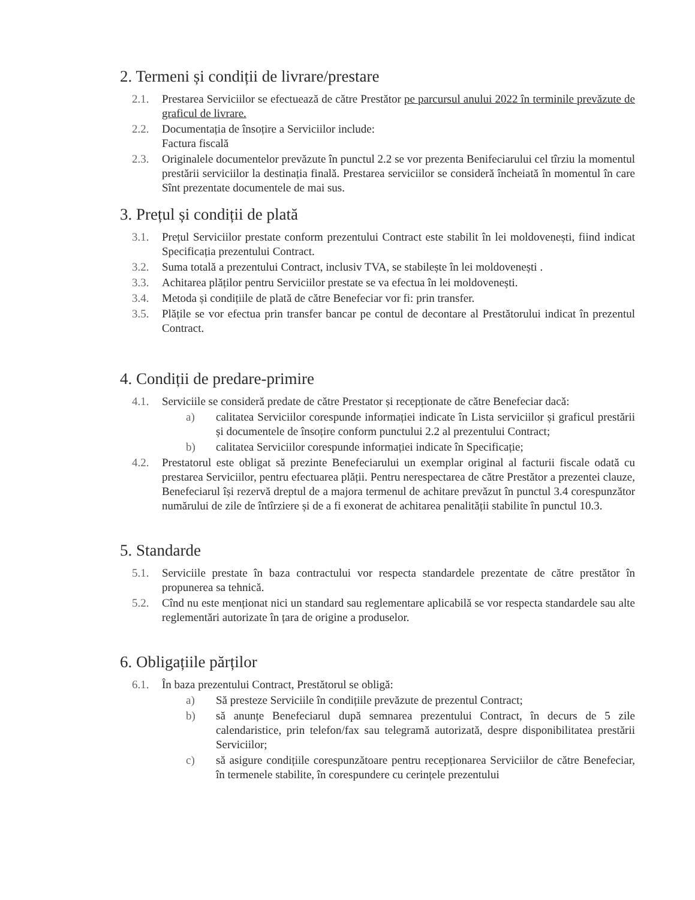2. Termeni și condiții de livrare/prestare
2.1. Prestarea Serviciilor se efectuează de către Prestător pe parcursul anului 2022 în terminile prevăzute de graficul de livrare.
2.2. Documentația de însoțire a Serviciilor include:
Factura fiscală
2.3. Originalele documentelor prevăzute în punctul 2.2 se vor prezenta Benifeciarului cel tîrziu la momentul prestării serviciilor la destinația finală. Prestarea serviciilor se consideră încheiată în momentul în care Sînt prezentate documentele de mai sus.
3. Prețul și condiții de plată
3.1. Prețul Serviciilor prestate conform prezentului Contract este stabilit în lei moldovenești, fiind indicat Specificația prezentului Contract.
3.2. Suma totală a prezentului Contract, inclusiv TVA, se stabilește în lei moldovenești .
3.3. Achitarea plăților pentru Serviciilor prestate se va efectua în lei moldovenești.
3.4. Metoda și condițiile de plată de către Benefeciar vor fi: prin transfer.
3.5. Plățile se vor efectua prin transfer bancar pe contul de decontare al Prestătorului indicat în prezentul Contract.
4. Condiții de predare-primire
4.1. Serviciile se consideră predate de către Prestator și recepționate de către Benefeciar dacă:
a) calitatea Serviciilor corespunde informației indicate în Lista serviciilor și graficul prestării și documentele de însoțire conform punctului 2.2 al prezentului Contract;
b) calitatea Serviciilor corespunde informației indicate în Specificație;
4.2. Prestatorul este obligat să prezinte Benefeciarului un exemplar original al facturii fiscale odată cu prestarea Serviciilor, pentru efectuarea plății. Pentru nerespectarea de către Prestător a prezentei clauze, Benefeciarul își rezervă dreptul de a majora termenul de achitare prevăzut în punctul 3.4 corespunzător numărului de zile de întîrziere și de a fi exonerat de achitarea penalității stabilite în punctul 10.3.
5. Standarde
5.1. Serviciile prestate în baza contractului vor respecta standardele prezentate de către prestător în propunerea sa tehnică.
5.2. Cînd nu este menționat nici un standard sau reglementare aplicabilă se vor respecta standardele sau alte reglementări autorizate în țara de origine a produselor.
6. Obligațiile părților
6.1. În baza prezentului Contract, Prestătorul se obligă:
a) Să presteze Serviciile în condițiile prevăzute de prezentul Contract;
b) să anunțe Benefeciarul după semnarea prezentului Contract, în decurs de 5 zile calendaristice, prin telefon/fax sau telegramă autorizată, despre disponibilitatea prestării Serviciilor;
c) să asigure condițiile corespunzătoare pentru recepționarea Serviciilor de către Benefeciar, în termenele stabilite, în corespundere cu cerințele prezentului